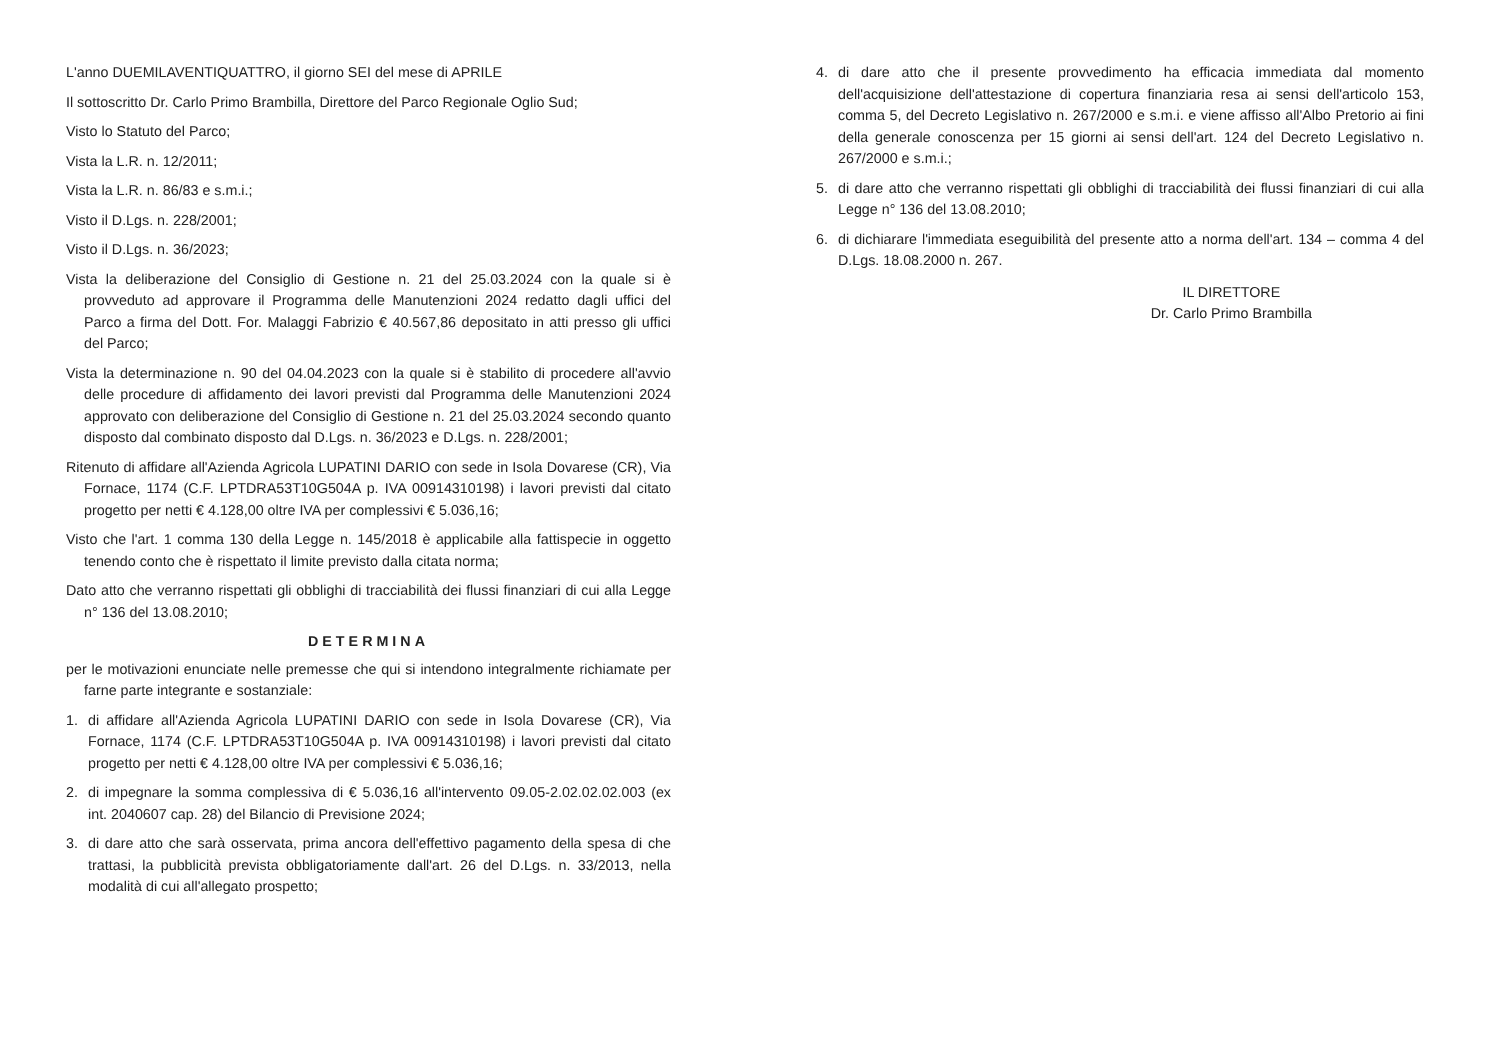L'anno DUEMILAVENTIQUATTRO, il giorno SEI del mese di APRILE
Il sottoscritto Dr. Carlo Primo Brambilla, Direttore del Parco Regionale Oglio Sud;
Visto lo Statuto del Parco;
Vista la L.R. n. 12/2011;
Vista la L.R. n. 86/83 e s.m.i.;
Visto il D.Lgs. n. 228/2001;
Visto il D.Lgs. n. 36/2023;
Vista la deliberazione del Consiglio di Gestione n. 21 del 25.03.2024 con la quale si è provveduto ad approvare il Programma delle Manutenzioni 2024 redatto dagli uffici del Parco a firma del Dott. For. Malaggi Fabrizio € 40.567,86 depositato in atti presso gli uffici del Parco;
Vista la determinazione n. 90 del 04.04.2023 con la quale si è stabilito di procedere all'avvio delle procedure di affidamento dei lavori previsti dal Programma delle Manutenzioni 2024 approvato con deliberazione del Consiglio di Gestione n. 21 del 25.03.2024 secondo quanto disposto dal combinato disposto dal D.Lgs. n. 36/2023 e D.Lgs. n. 228/2001;
Ritenuto di affidare all'Azienda Agricola LUPATINI DARIO con sede in Isola Dovarese (CR), Via Fornace, 1174 (C.F. LPTDRA53T10G504A p. IVA 00914310198) i lavori previsti dal citato progetto per netti € 4.128,00 oltre IVA per complessivi € 5.036,16;
Visto che l'art. 1 comma 130 della Legge n. 145/2018 è applicabile alla fattispecie in oggetto tenendo conto che è rispettato il limite previsto dalla citata norma;
Dato atto che verranno rispettati gli obblighi di tracciabilità dei flussi finanziari di cui alla Legge n° 136 del 13.08.2010;
DETERMINA
per le motivazioni enunciate nelle premesse che qui si intendono integralmente richiamate per farne parte integrante e sostanziale:
1. di affidare all'Azienda Agricola LUPATINI DARIO con sede in Isola Dovarese (CR), Via Fornace, 1174 (C.F. LPTDRA53T10G504A p. IVA 00914310198) i lavori previsti dal citato progetto per netti € 4.128,00 oltre IVA per complessivi € 5.036,16;
2. di impegnare la somma complessiva di € 5.036,16 all'intervento 09.05-2.02.02.02.003 (ex int. 2040607 cap. 28) del Bilancio di Previsione 2024;
3. di dare atto che sarà osservata, prima ancora dell'effettivo pagamento della spesa di che trattasi, la pubblicità prevista obbligatoriamente dall'art. 26 del D.Lgs. n. 33/2013, nella modalità di cui all'allegato prospetto;
4. di dare atto che il presente provvedimento ha efficacia immediata dal momento dell'acquisizione dell'attestazione di copertura finanziaria resa ai sensi dell'articolo 153, comma 5, del Decreto Legislativo n. 267/2000 e s.m.i. e viene affisso all'Albo Pretorio ai fini della generale conoscenza per 15 giorni ai sensi dell'art. 124 del Decreto Legislativo n. 267/2000 e s.m.i.;
5. di dare atto che verranno rispettati gli obblighi di tracciabilità dei flussi finanziari di cui alla Legge n° 136 del 13.08.2010;
6. di dichiarare l'immediata eseguibilità del presente atto a norma dell'art. 134 – comma 4 del D.Lgs. 18.08.2000 n. 267.
IL DIRETTORE
Dr. Carlo Primo Brambilla